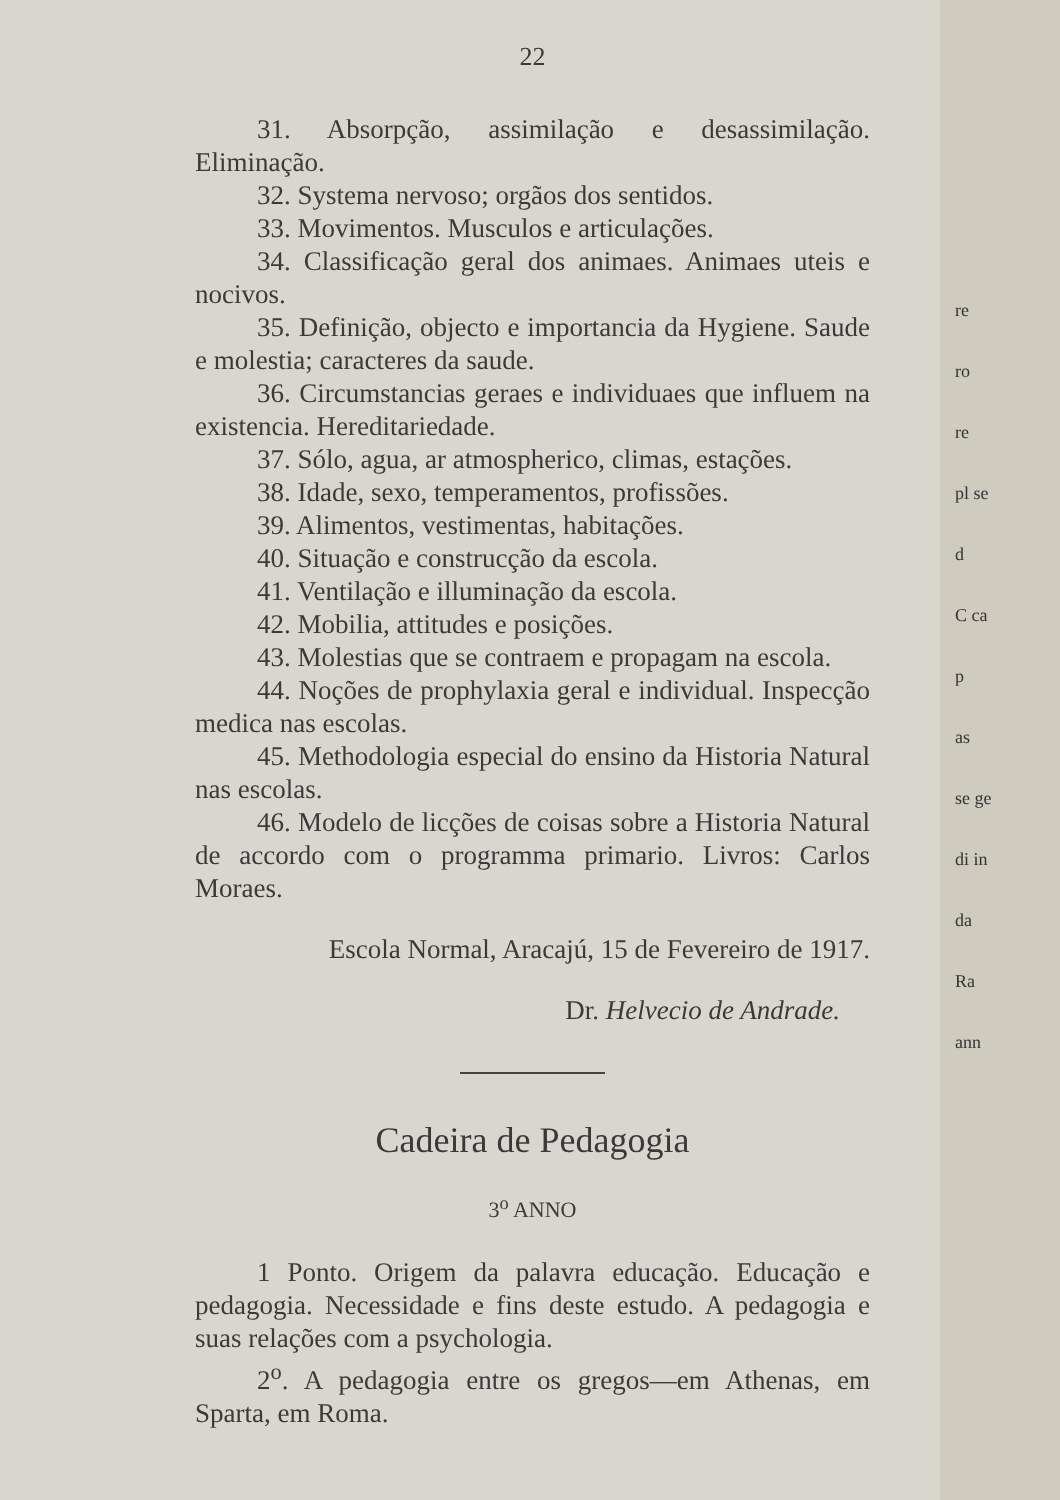22
31. Absorpção, assimilação e desassimilação. Eliminação.
32. Systema nervoso; orgãos dos sentidos.
33. Movimentos. Musculos e articulações.
34. Classificação geral dos animaes. Animaes uteis e nocivos.
35. Definição, objecto e importancia da Hygiene. Saude e molestia; caracteres da saude.
36. Circumstancias geraes e individuaes que influem na existencia. Hereditariedade.
37. Sólo, agua, ar atmospherico, climas, estações.
38. Idade, sexo, temperamentos, profissões.
39. Alimentos, vestimentas, habitações.
40. Situação e construcção da escola.
41. Ventilação e illuminação da escola.
42. Mobilia, attitudes e posições.
43. Molestias que se contraem e propagam na escola.
44. Noções de prophylaxia geral e individual. Inspecção medica nas escolas.
45. Methodologia especial do ensino da Historia Natural nas escolas.
46. Modelo de licções de coisas sobre a Historia Natural de accordo com o programma primario. Livros: Carlos Moraes.
Escola Normal, Aracajú, 15 de Fevereiro de 1917.
Dr. Helvecio de Andrade.
Cadeira de Pedagogia
3<sup>o</sup> ANNO
1 Ponto. Origem da palavra educação. Educação e pedagogia. Necessidade e fins deste estudo. A pedagogia e suas relações com a psychologia.
2<sup>o</sup>. A pedagogia entre os gregos—em Athenas, em Sparta, em Roma.
re
ro
re
pl se
d
C ca
p
as
se ge
di in
da
Ra
ann